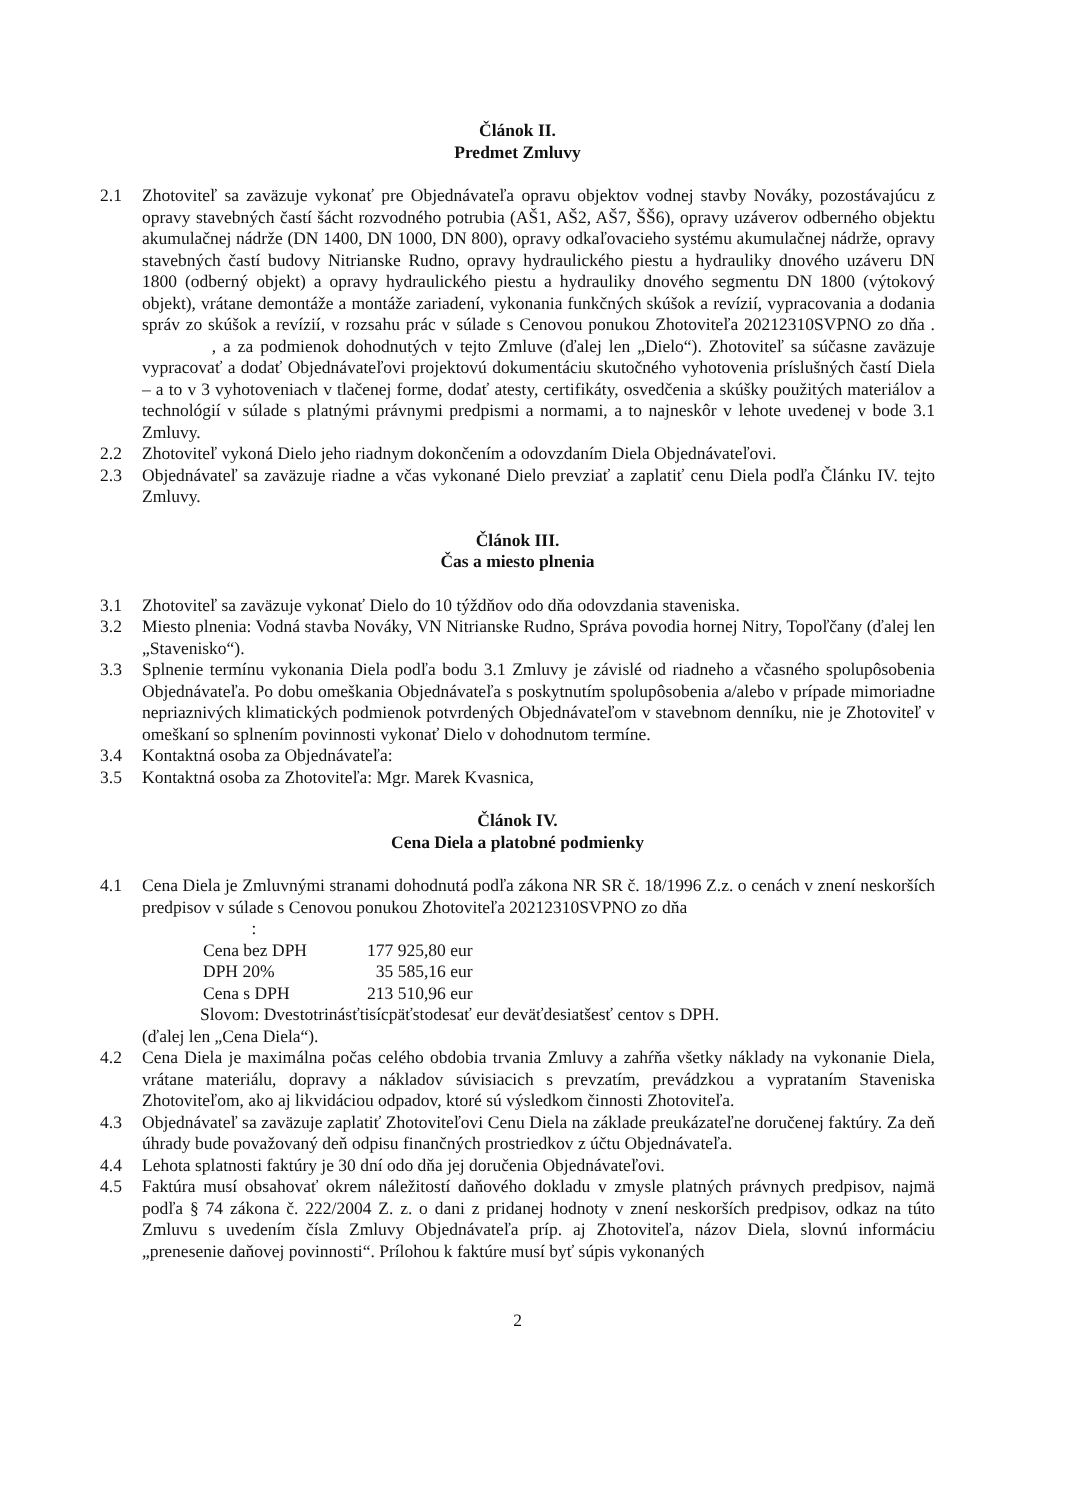Článok II.
Predmet Zmluvy
2.1 Zhotoviteľ sa zaväzuje vykonať pre Objednávateľa opravu objektov vodnej stavby Nováky, pozostávajúcu z opravy stavebných častí šácht rozvodného potrubia (AŠ1, AŠ2, AŠ7, ŠŠ6), opravy uzáverov odberného objektu akumulačnej nádrže (DN 1400, DN 1000, DN 800), opravy odkaľovacieho systému akumulačnej nádrže, opravy stavebných častí budovy Nitrianske Rudno, opravy hydraulického piestu a hydrauliky dnového uzáveru DN 1800 (odberný objekt) a opravy hydraulického piestu a hydrauliky dnového segmentu DN 1800 (výtokový objekt), vrátane demontáže a montáže zariadení, vykonania funkčných skúšok a revízií, vypracovania a dodania správ zo skúšok a revízií, v rozsahu prác v súlade s Cenovou ponukou Zhotoviteľa 20212310SVPNO zo dňa . , a za podmienok dohodnutých v tejto Zmluve (ďalej len „Dielo“). Zhotoviteľ sa súčasne zaväzuje vypracovať a dodať Objednávateľovi projektovú dokumentáciu skutočného vyhotovenia príslušných častí Diela – a to v 3 vyhotoveniach v tlačenej forme, dodať atesty, certifikáty, osvedčenia a skúšky použitých materiálov a technológií v súlade s platnými právnymi predpismi a normami, a to najneskôr v lehote uvedenej v bode 3.1 Zmluvy.
2.2 Zhotoviteľ vykoná Dielo jeho riadnym dokončením a odovzdaním Diela Objednávateľovi.
2.3 Objednávateľ sa zaväzuje riadne a včas vykonané Dielo prevziať a zaplatiť cenu Diela podľa Článku IV. tejto Zmluvy.
Článok III.
Čas a miesto plnenia
3.1 Zhotoviteľ sa zaväzuje vykonať Dielo do 10 týždňov odo dňa odovzdania staveniska.
3.2 Miesto plnenia: Vodná stavba Nováky, VN Nitrianske Rudno, Správa povodia hornej Nitry, Topoľčany (ďalej len „Stavenisko“).
3.3 Splnenie termínu vykonania Diela podľa bodu 3.1 Zmluvy je závislé od riadneho a včasného spolupôsobenia Objednávateľa. Po dobu omeškania Objednávateľa s poskytnutím spolupôsobenia a/alebo v prípade mimoriadne nepriaznivých klimatických podmienok potvrdených Objednávateľom v stavebnom denníku, nie je Zhotoviteľ v omeškaní so splnením povinnosti vykonať Dielo v dohodnutom termíne.
3.4 Kontaktná osoba za Objednávateľa:
3.5 Kontaktná osoba za Zhotoviteľa: Mgr. Marek Kvasnica,
Článok IV.
Cena Diela a platobné podmienky
4.1 Cena Diela je Zmluvnými stranami dohodnutá podľa zákona NR SR č. 18/1996 Z.z. o cenách v znení neskorších predpisov v súlade s Cenovou ponukou Zhotoviteľa 20212310SVPNO zo dňa
:
| Cena bez DPH | 177 925,80 eur |
| DPH 20% | 35 585,16 eur |
| Cena s DPH | 213 510,96 eur |
Slovom: Dvestotrinásťtisícpäťstodesať eur deväťdesiatšesť centov s DPH.
(ďalej len „Cena Diela“).
4.2 Cena Diela je maximálna počas celého obdobia trvania Zmluvy a zahŕňa všetky náklady na vykonanie Diela, vrátane materiálu, dopravy a nákladov súvisiacich s prevzatím, prevádzkou a vyprataním Staveniska Zhotoviteľom, ako aj likvidáciou odpadov, ktoré sú výsledkom činnosti Zhotoviteľa.
4.3 Objednávateľ sa zaväzuje zaplatiť Zhotoviteľovi Cenu Diela na základe preukázateľne doručenej faktúry. Za deň úhrady bude považovaný deň odpisu finančných prostriedkov z účtu Objednávateľa.
4.4 Lehota splatnosti faktúry je 30 dní odo dňa jej doručenia Objednávateľovi.
4.5 Faktúra musí obsahovať okrem náležitostí daňového dokladu v zmysle platných právnych predpisov, najmä podľa § 74 zákona č. 222/2004 Z. z. o dani z pridanej hodnoty v znení neskorších predpisov, odkaz na túto Zmluvu s uvedením čísla Zmluvy Objednávateľa príp. aj Zhotoviteľa, názov Diela, slovnú informáciu „prenesenie daňovej povinnosti“. Prílohou k faktúre musí byť súpis vykonaných
2